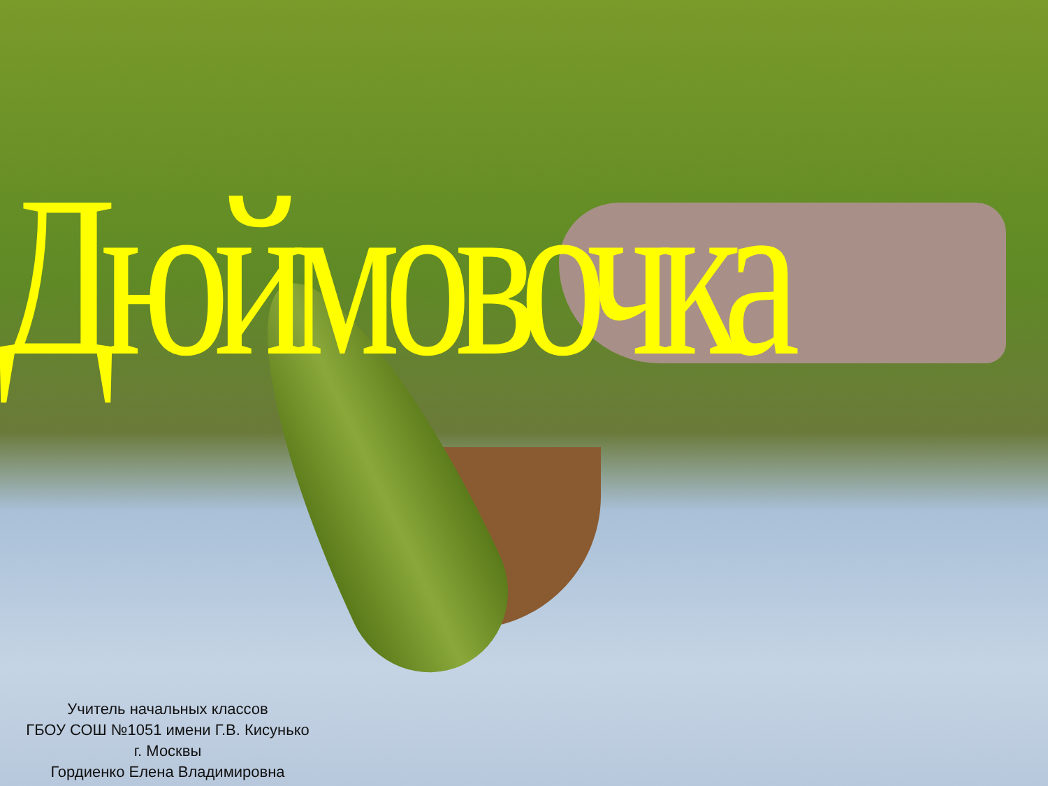Дюймовочка
Учитель начальных классов
ГБОУ СОШ №1051 имени Г.В. Кисунько
г. Москвы
Гордиенко Елена Владимировна